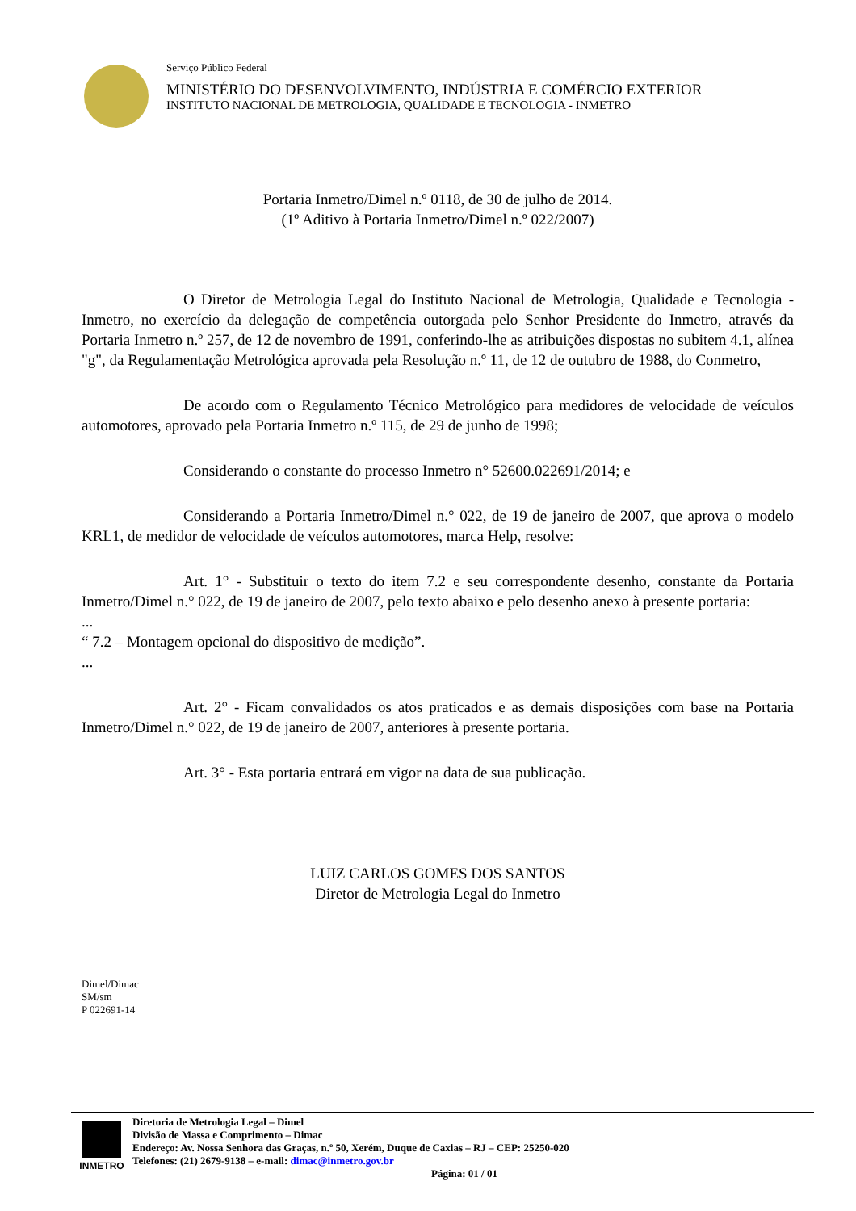Serviço Público Federal
MINISTÉRIO DO DESENVOLVIMENTO, INDÚSTRIA E COMÉRCIO EXTERIOR
INSTITUTO NACIONAL DE METROLOGIA, QUALIDADE E TECNOLOGIA - INMETRO
Portaria Inmetro/Dimel n.º 0118, de 30 de julho de 2014.
(1º Aditivo à Portaria Inmetro/Dimel n.º 022/2007)
O Diretor de Metrologia Legal do Instituto Nacional de Metrologia, Qualidade e Tecnologia - Inmetro, no exercício da delegação de competência outorgada pelo Senhor Presidente do Inmetro, através da Portaria Inmetro n.º 257, de 12 de novembro de 1991, conferindo-lhe as atribuições dispostas no subitem 4.1, alínea "g", da Regulamentação Metrológica aprovada pela Resolução n.º 11, de 12 de outubro de 1988, do Conmetro,
De acordo com o Regulamento Técnico Metrológico para medidores de velocidade de veículos automotores, aprovado pela Portaria Inmetro n.º 115, de 29 de junho de 1998;
Considerando o constante do processo Inmetro n° 52600.022691/2014; e
Considerando a Portaria Inmetro/Dimel n.° 022, de 19 de janeiro de 2007, que aprova o modelo KRL1, de medidor de velocidade de veículos automotores, marca Help, resolve:
Art. 1° - Substituir o texto do item 7.2 e seu correspondente desenho, constante da Portaria Inmetro/Dimel n.° 022, de 19 de janeiro de 2007, pelo texto abaixo e pelo desenho anexo à presente portaria:
...
“ 7.2 – Montagem opcional do dispositivo de medição”.
...
Art. 2° - Ficam convalidados os atos praticados e as demais disposições com base na Portaria Inmetro/Dimel n.° 022, de 19 de janeiro de 2007, anteriores à presente portaria.
Art. 3° - Esta portaria entrará em vigor na data de sua publicação.
LUIZ CARLOS GOMES DOS SANTOS
Diretor de Metrologia Legal do Inmetro
Dimel/Dimac
SM/sm
P 022691-14
INMETRO Diretoria de Metrologia Legal – Dimel
Divisão de Massa e Comprimento – Dimac
Endereço: Av. Nossa Senhora das Graças, n.º 50, Xerém, Duque de Caxias – RJ – CEP: 25250-020
Telefones: (21) 2679-9138 – e-mail: dimac@inmetro.gov.br
Página: 01 / 01